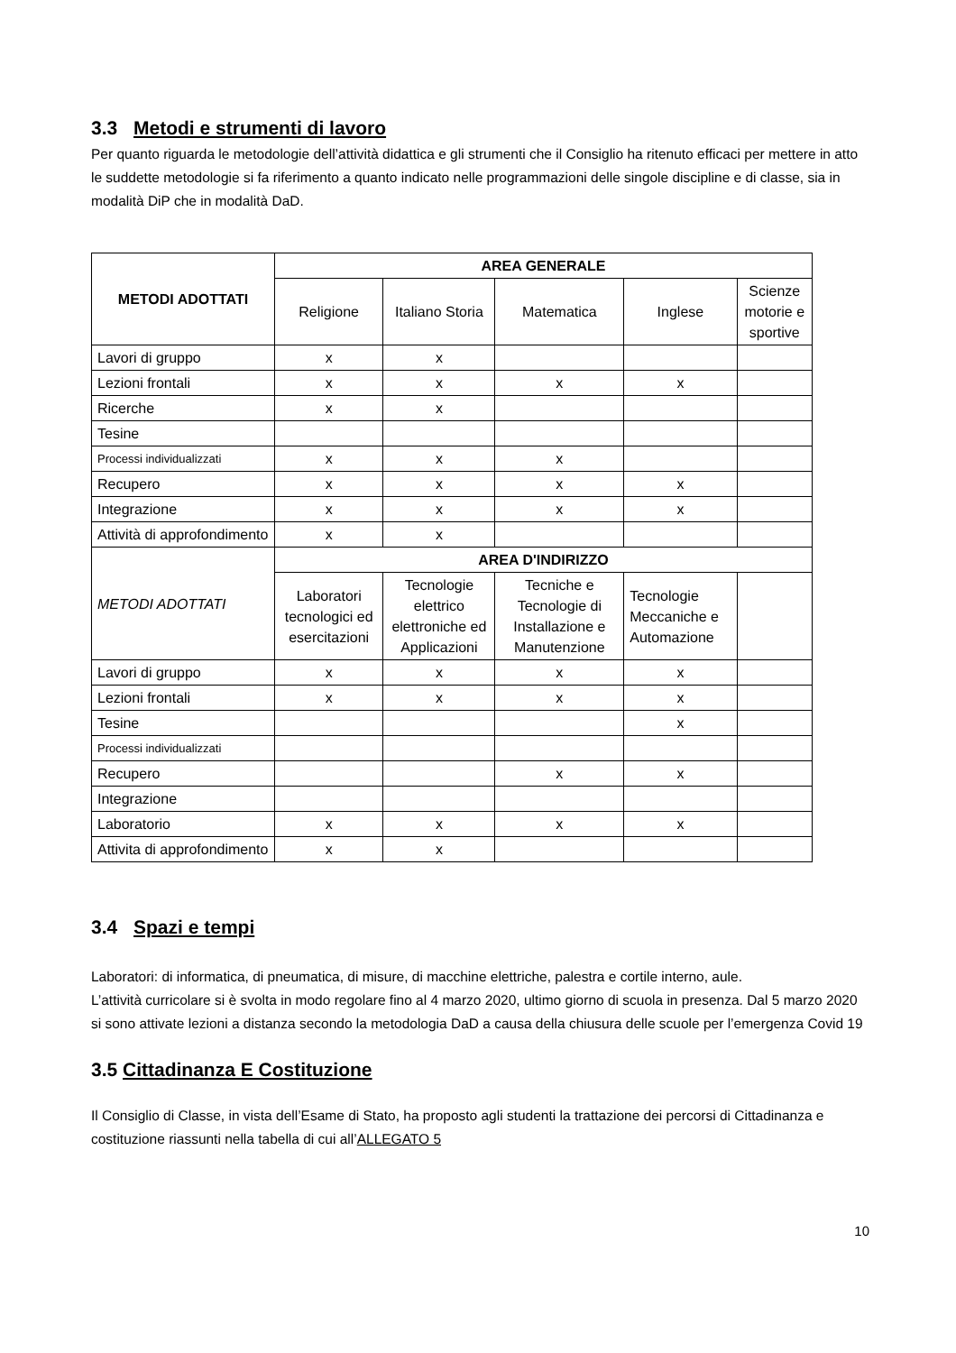3.3 Metodi e strumenti di lavoro
Per quanto riguarda le metodologie dell’attività didattica e gli strumenti che il Consiglio ha ritenuto efficaci per mettere in atto le suddette metodologie si fa riferimento a quanto indicato nelle programmazioni delle singole discipline e di classe, sia in modalità DiP che in modalità DaD.
| METODI ADOTTATI | AREA GENERALE | | | | |
| --- | --- | --- | --- | --- | --- |
| | Religione | Italiano Storia | Matematica | Inglese | Scienze motorie e sportive |
| Lavori di gruppo | x | x | | | |
| Lezioni frontali | x | x | x | x | |
| Ricerche | x | x | | | |
| Tesine | | | | | |
| Processi individualizzati | x | x | x | | |
| Recupero | x | x | x | x | |
| Integrazione | x | x | x | x | |
| Attività di approfondimento | x | x | | | |
| METODI ADOTTATI | AREA D'INDIRIZZO | | | | |
| | Laboratori tecnologici ed esercitazioni | Tecnologie elettrico elettroniche ed Applicazioni | Tecniche e Tecnologie di Installazione e Manutenzione | Tecnologie Meccaniche e Automazione | |
| Lavori di gruppo | x | x | x | x | |
| Lezioni frontali | x | x | x | x | |
| Tesine | | | | x | |
| Processi individualizzati | | | | | |
| Recupero | | | x | x | |
| Integrazione | | | | | |
| Laboratorio | x | x | x | x | |
| Attivita di approfondimento | x | x | | | |
3.4 Spazi e tempi
Laboratori: di informatica, di pneumatica, di misure, di macchine elettriche, palestra e cortile interno, aule.
L’attività curricolare si è svolta in modo regolare fino al 4 marzo 2020, ultimo giorno di scuola in presenza. Dal 5 marzo 2020 si sono attivate lezioni a distanza secondo la metodologia DaD a causa della chiusura delle scuole per l’emergenza Covid 19
3.5 Cittadinanza E Costituzione
Il Consiglio di Classe, in vista dell’Esame di Stato, ha proposto agli studenti la trattazione dei percorsi di Cittadinanza e costituzione riassunti nella tabella di cui all’ALLEGATO 5
10